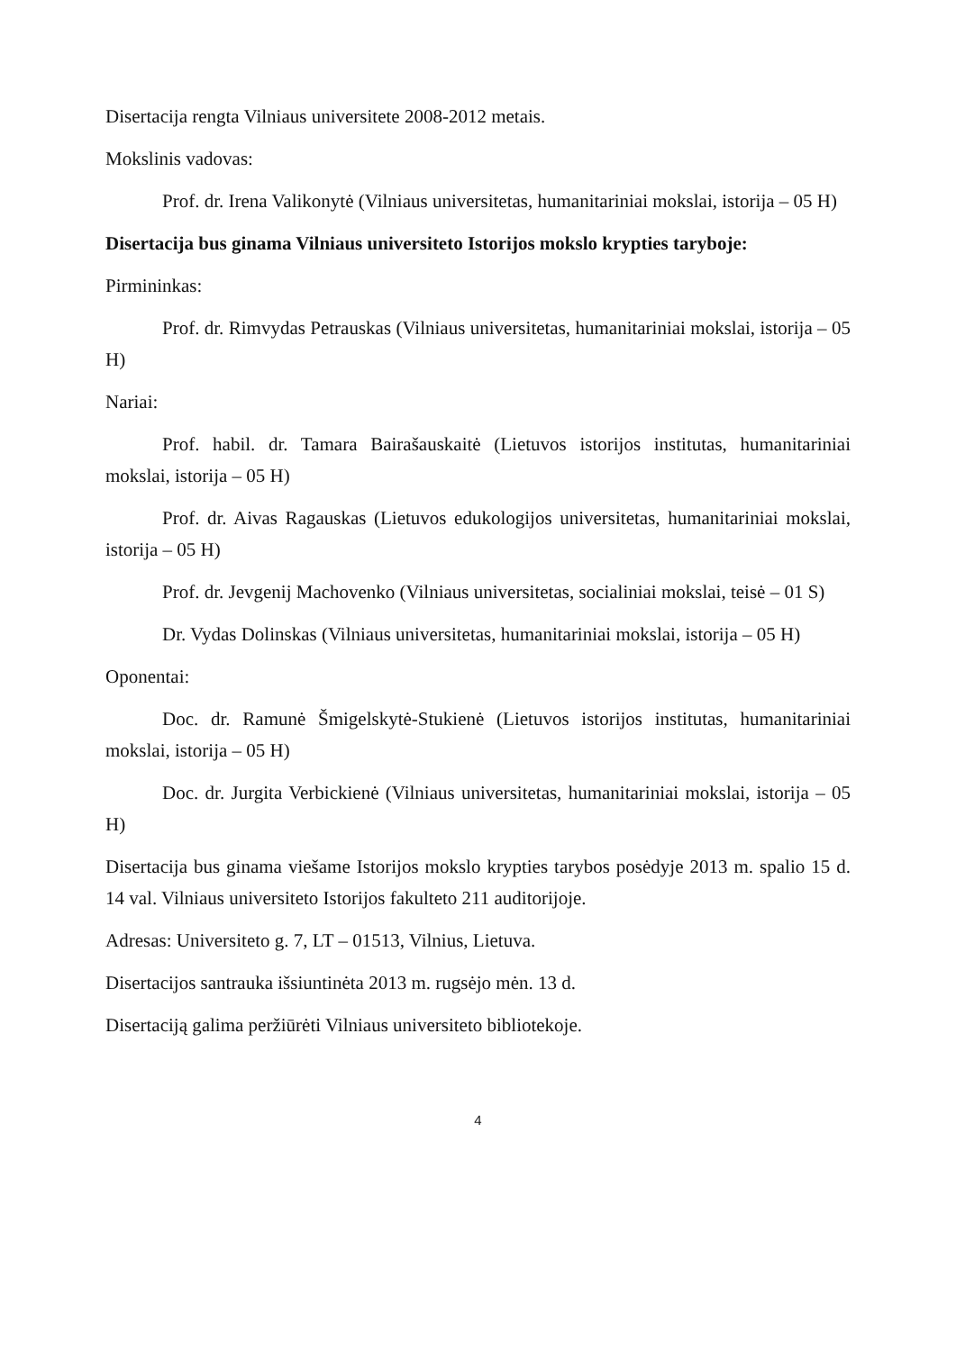Disertacija rengta Vilniaus universitete 2008-2012 metais.
Mokslinis vadovas:
Prof. dr. Irena Valikonytė (Vilniaus universitetas, humanitariniai mokslai, istorija – 05 H)
Disertacija bus ginama Vilniaus universiteto Istorijos mokslo krypties taryboje:
Pirmininkas:
Prof. dr. Rimvydas Petrauskas (Vilniaus universitetas, humanitariniai mokslai, istorija – 05 H)
Nariai:
Prof. habil. dr. Tamara Bairašauskaitė (Lietuvos istorijos institutas, humanitariniai mokslai, istorija – 05 H)
Prof. dr. Aivas Ragauskas (Lietuvos edukologijos universitetas, humanitariniai mokslai, istorija – 05 H)
Prof. dr. Jevgenij Machovenko (Vilniaus universitetas, socialiniai mokslai, teisė – 01 S)
Dr. Vydas Dolinskas (Vilniaus universitetas, humanitariniai mokslai, istorija – 05 H)
Oponentai:
Doc. dr. Ramunė Šmigelskytė-Stukienė (Lietuvos istorijos institutas, humanitariniai mokslai, istorija – 05 H)
Doc. dr. Jurgita Verbickienė (Vilniaus universitetas, humanitariniai mokslai, istorija – 05 H)
Disertacija bus ginama viešame Istorijos mokslo krypties tarybos posėdyje 2013 m. spalio 15 d. 14 val. Vilniaus universiteto Istorijos fakulteto 211 auditorijoje.
Adresas: Universiteto g. 7, LT – 01513, Vilnius, Lietuva.
Disertacijos santrauka išsiuntinėta 2013 m. rugsėjo mėn. 13 d.
Disertaciją galima peržiūrėti Vilniaus universiteto bibliotekoje.
4